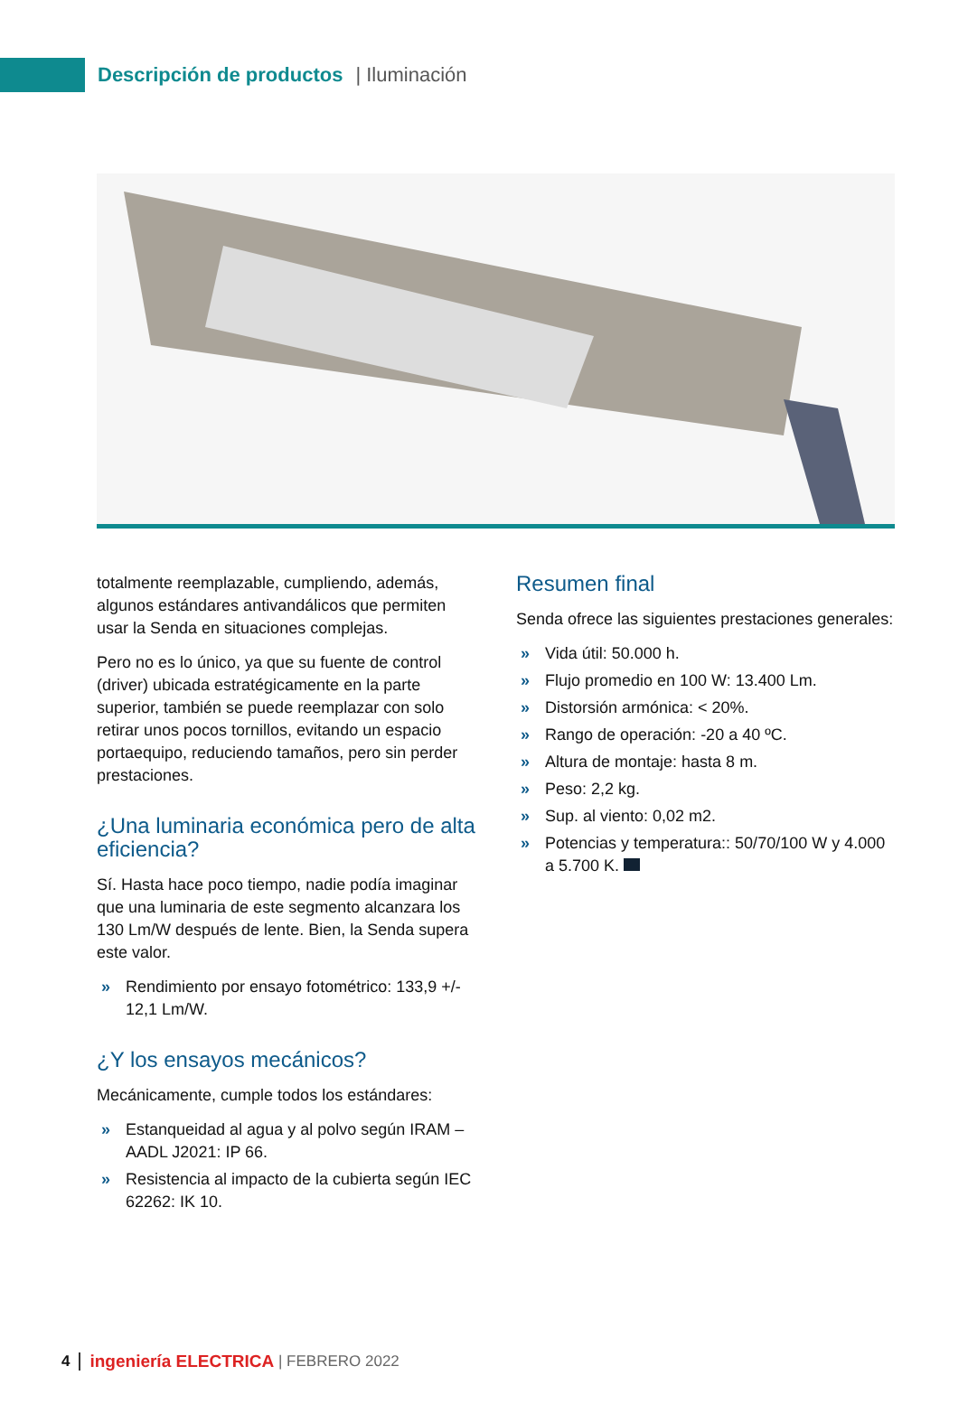Descripción de productos | Iluminación
totalmente reemplazable, cumpliendo, además, algunos estándares antivandálicos que permiten usar la Senda en situaciones complejas.
Pero no es lo único, ya que su fuente de control (driver) ubicada estratégicamente en la parte superior, también se puede reemplazar con solo retirar unos pocos tornillos, evitando un espacio portaequipo, reduciendo tamaños, pero sin perder prestaciones.
¿Una luminaria económica pero de alta eficiencia?
Sí. Hasta hace poco tiempo, nadie podía imaginar que una luminaria de este segmento alcanzara los 130 Lm/W después de lente. Bien, la Senda supera este valor.
» Rendimiento por ensayo fotométrico: 133,9 +/- 12,1 Lm/W.
¿Y los ensayos mecánicos?
Mecánicamente, cumple todos los estándares:
» Estanqueidad al agua y al polvo según IRAM – AADL J2021: IP 66.
» Resistencia al impacto de la cubierta según IEC 62262: IK 10.
Resumen final
Senda ofrece las siguientes prestaciones generales:
» Vida útil: 50.000 h.
» Flujo promedio en 100 W: 13.400 Lm.
» Distorsión armónica: < 20%.
» Rango de operación: -20 a 40 ºC.
» Altura de montaje: hasta 8 m.
» Peso: 2,2 kg.
» Sup. al viento: 0,02 m2.
» Potencias y temperatura:: 50/70/100 W y 4.000 a 5.700 K.
4 ingeniería ELECTRICA | FEBRERO 2022